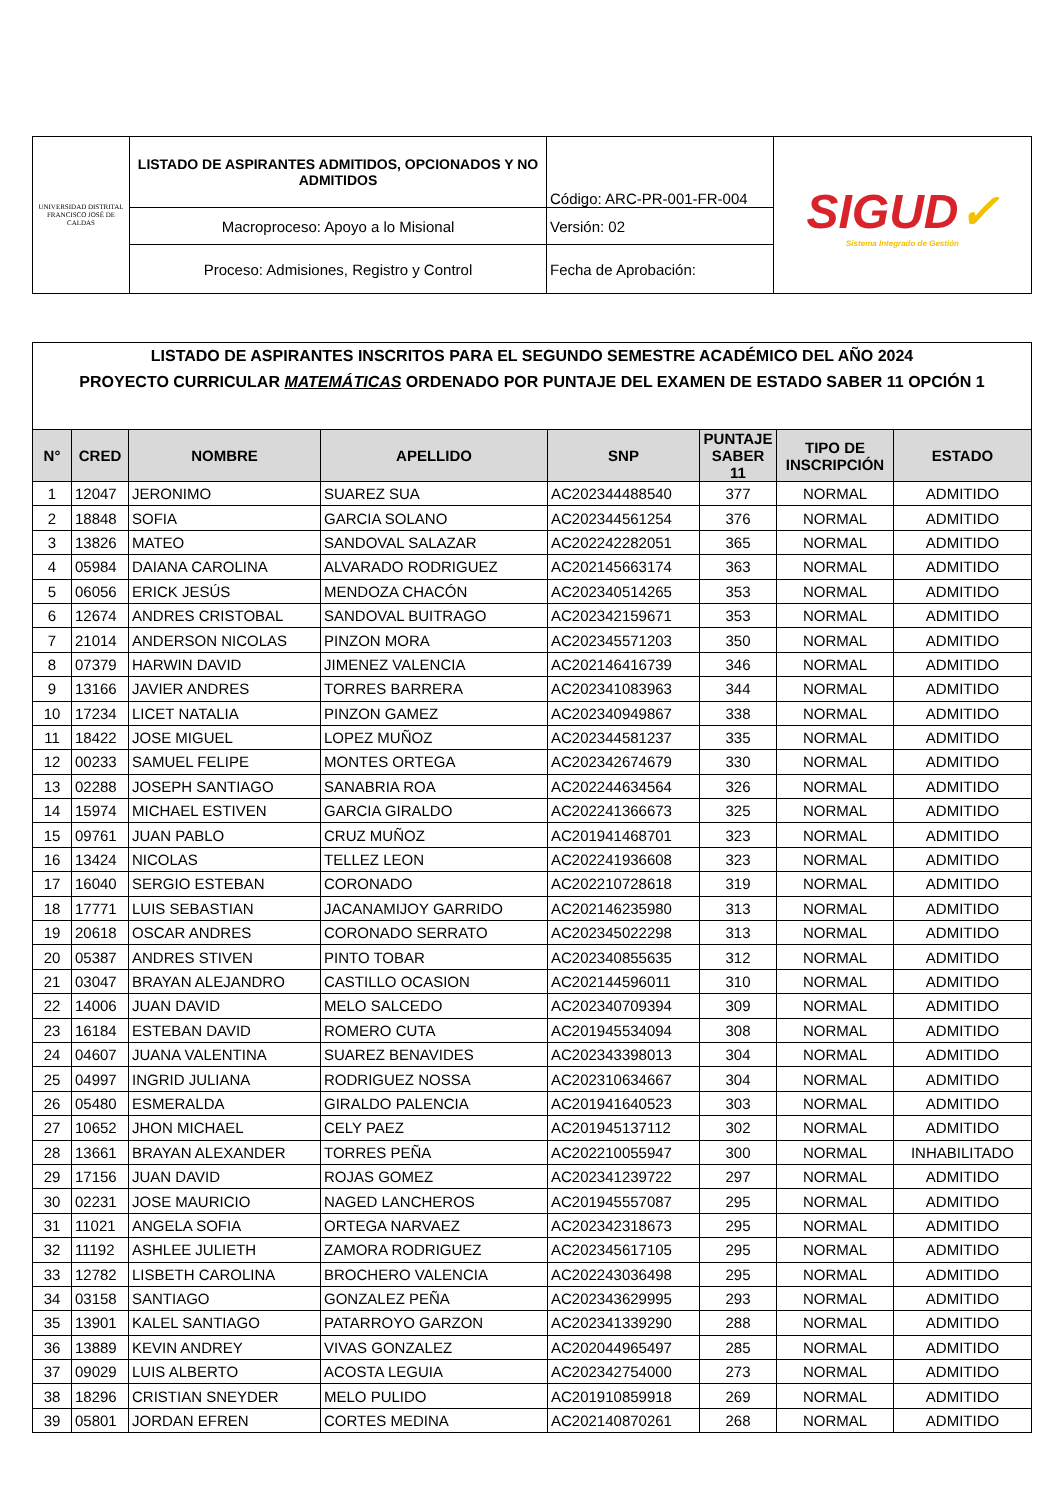| UNIVERSIDAD DISTRITAL FRANCISCO JOSÉ DE CALDAS | LISTADO DE ASPIRANTES ADMITIDOS, OPCIONADOS Y NO ADMITIDOS | Código: ARC-PR-001-FR-004 | SIGUD ✓ Sistema Integrado de Gestión |
| | Macroproceso: Apoyo a lo Misional | Versión: 02 | |
| | Proceso: Admisiones, Registro y Control | Fecha de Aprobación: | |
| LISTADO DE ASPIRANTES INSCRITOS PARA EL SEGUNDO SEMESTRE ACADÉMICO DEL AÑO 2024 | | | | | | | |
| --- | --- | --- | --- | --- | --- | --- | --- |
| PROYECTO CURRICULAR MATEMÁTICAS ORDENADO POR PUNTAJE DEL EXAMEN DE ESTADO SABER 11 OPCIÓN 1 | | | | | | | |
| N° | CRED | NOMBRE | APELLIDO | SNP | PUNTAJE SABER 11 | TIPO DE INSCRIPCIÓN | ESTADO |
| 1 | 12047 | JERONIMO | SUAREZ SUA | AC202344488540 | 377 | NORMAL | ADMITIDO |
| 2 | 18848 | SOFIA | GARCIA SOLANO | AC202344561254 | 376 | NORMAL | ADMITIDO |
| 3 | 13826 | MATEO | SANDOVAL SALAZAR | AC202242282051 | 365 | NORMAL | ADMITIDO |
| 4 | 05984 | DAIANA CAROLINA | ALVARADO RODRIGUEZ | AC202145663174 | 363 | NORMAL | ADMITIDO |
| 5 | 06056 | ERICK JESÚS | MENDOZA CHACÓN | AC202340514265 | 353 | NORMAL | ADMITIDO |
| 6 | 12674 | ANDRES CRISTOBAL | SANDOVAL BUITRAGO | AC202342159671 | 353 | NORMAL | ADMITIDO |
| 7 | 21014 | ANDERSON NICOLAS | PINZON MORA | AC202345571203 | 350 | NORMAL | ADMITIDO |
| 8 | 07379 | HARWIN DAVID | JIMENEZ VALENCIA | AC202146416739 | 346 | NORMAL | ADMITIDO |
| 9 | 13166 | JAVIER ANDRES | TORRES BARRERA | AC202341083963 | 344 | NORMAL | ADMITIDO |
| 10 | 17234 | LICET NATALIA | PINZON GAMEZ | AC202340949867 | 338 | NORMAL | ADMITIDO |
| 11 | 18422 | JOSE MIGUEL | LOPEZ MUÑOZ | AC202344581237 | 335 | NORMAL | ADMITIDO |
| 12 | 00233 | SAMUEL FELIPE | MONTES ORTEGA | AC202342674679 | 330 | NORMAL | ADMITIDO |
| 13 | 02288 | JOSEPH SANTIAGO | SANABRIA ROA | AC202244634564 | 326 | NORMAL | ADMITIDO |
| 14 | 15974 | MICHAEL ESTIVEN | GARCIA GIRALDO | AC202241366673 | 325 | NORMAL | ADMITIDO |
| 15 | 09761 | JUAN PABLO | CRUZ MUÑOZ | AC201941468701 | 323 | NORMAL | ADMITIDO |
| 16 | 13424 | NICOLAS | TELLEZ LEON | AC202241936608 | 323 | NORMAL | ADMITIDO |
| 17 | 16040 | SERGIO ESTEBAN | CORONADO | AC202210728618 | 319 | NORMAL | ADMITIDO |
| 18 | 17771 | LUIS SEBASTIAN | JACANAMIJOY GARRIDO | AC202146235980 | 313 | NORMAL | ADMITIDO |
| 19 | 20618 | OSCAR ANDRES | CORONADO SERRATO | AC202345022298 | 313 | NORMAL | ADMITIDO |
| 20 | 05387 | ANDRES STIVEN | PINTO TOBAR | AC202340855635 | 312 | NORMAL | ADMITIDO |
| 21 | 03047 | BRAYAN ALEJANDRO | CASTILLO OCASION | AC202144596011 | 310 | NORMAL | ADMITIDO |
| 22 | 14006 | JUAN DAVID | MELO SALCEDO | AC202340709394 | 309 | NORMAL | ADMITIDO |
| 23 | 16184 | ESTEBAN DAVID | ROMERO CUTA | AC201945534094 | 308 | NORMAL | ADMITIDO |
| 24 | 04607 | JUANA VALENTINA | SUAREZ BENAVIDES | AC202343398013 | 304 | NORMAL | ADMITIDO |
| 25 | 04997 | INGRID JULIANA | RODRIGUEZ NOSSA | AC202310634667 | 304 | NORMAL | ADMITIDO |
| 26 | 05480 | ESMERALDA | GIRALDO PALENCIA | AC201941640523 | 303 | NORMAL | ADMITIDO |
| 27 | 10652 | JHON MICHAEL | CELY PAEZ | AC201945137112 | 302 | NORMAL | ADMITIDO |
| 28 | 13661 | BRAYAN ALEXANDER | TORRES PEÑA | AC202210055947 | 300 | NORMAL | INHABILITADO |
| 29 | 17156 | JUAN DAVID | ROJAS GOMEZ | AC202341239722 | 297 | NORMAL | ADMITIDO |
| 30 | 02231 | JOSE MAURICIO | NAGED LANCHEROS | AC201945557087 | 295 | NORMAL | ADMITIDO |
| 31 | 11021 | ANGELA SOFIA | ORTEGA NARVAEZ | AC202342318673 | 295 | NORMAL | ADMITIDO |
| 32 | 11192 | ASHLEE JULIETH | ZAMORA RODRIGUEZ | AC202345617105 | 295 | NORMAL | ADMITIDO |
| 33 | 12782 | LISBETH CAROLINA | BROCHERO VALENCIA | AC202243036498 | 295 | NORMAL | ADMITIDO |
| 34 | 03158 | SANTIAGO | GONZALEZ PEÑA | AC202343629995 | 293 | NORMAL | ADMITIDO |
| 35 | 13901 | KALEL SANTIAGO | PATARROYO GARZON | AC202341339290 | 288 | NORMAL | ADMITIDO |
| 36 | 13889 | KEVIN ANDREY | VIVAS GONZALEZ | AC202044965497 | 285 | NORMAL | ADMITIDO |
| 37 | 09029 | LUIS ALBERTO | ACOSTA LEGUIA | AC202342754000 | 273 | NORMAL | ADMITIDO |
| 38 | 18296 | CRISTIAN SNEYDER | MELO PULIDO | AC201910859918 | 269 | NORMAL | ADMITIDO |
| 39 | 05801 | JORDAN EFREN | CORTES MEDINA | AC202140870261 | 268 | NORMAL | ADMITIDO |